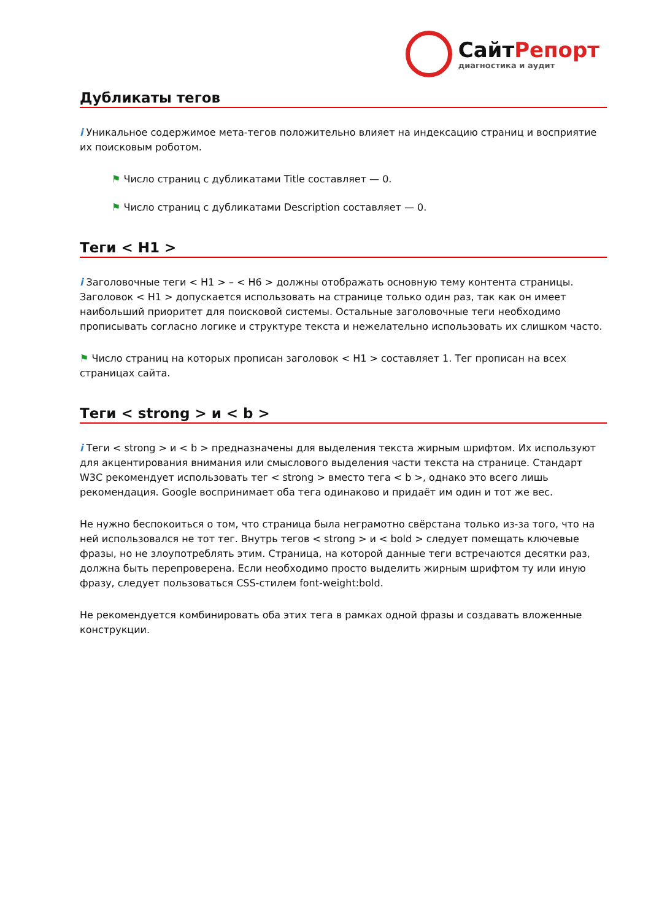СайтРепорт
диагностика и аудит
Дубликаты тегов
i Уникальное содержимое мета-тегов положительно влияет на индексацию страниц и восприятие их поисковым роботом.
⚑ Число страниц с дубликатами Title составляет — 0.
⚑ Число страниц с дубликатами Description составляет — 0.
Теги < H1 >
i Заголовочные теги < H1 > – < H6 > должны отображать основную тему контента страницы. Заголовок < H1 > допускается использовать на странице только один раз, так как он имеет наибольший приоритет для поисковой системы. Остальные заголовочные теги необходимо прописывать согласно логике и структуре текста и нежелательно использовать их слишком часто.
⚑ Число страниц на которых прописан заголовок < H1 > составляет 1. Тег прописан на всех страницах сайта.
Теги < strong > и < b >
i Теги < strong > и < b > предназначены для выделения текста жирным шрифтом. Их используют для акцентирования внимания или смыслового выделения части текста на странице. Стандарт W3C рекомендует использовать тег < strong > вместо тега < b >, однако это всего лишь рекомендация. Google воспринимает оба тега одинаково и придаёт им один и тот же вес.
Не нужно беспокоиться о том, что страница была неграмотно свёрстана только из-за того, что на ней использовался не тот тег. Внутрь тегов < strong > и < bold > следует помещать ключевые фразы, но не злоупотреблять этим. Страница, на которой данные теги встречаются десятки раз, должна быть перепроверена. Если необходимо просто выделить жирным шрифтом ту или иную фразу, следует пользоваться CSS-стилем font-weight:bold.
Не рекомендуется комбинировать оба этих тега в рамках одной фразы и создавать вложенные конструкции.